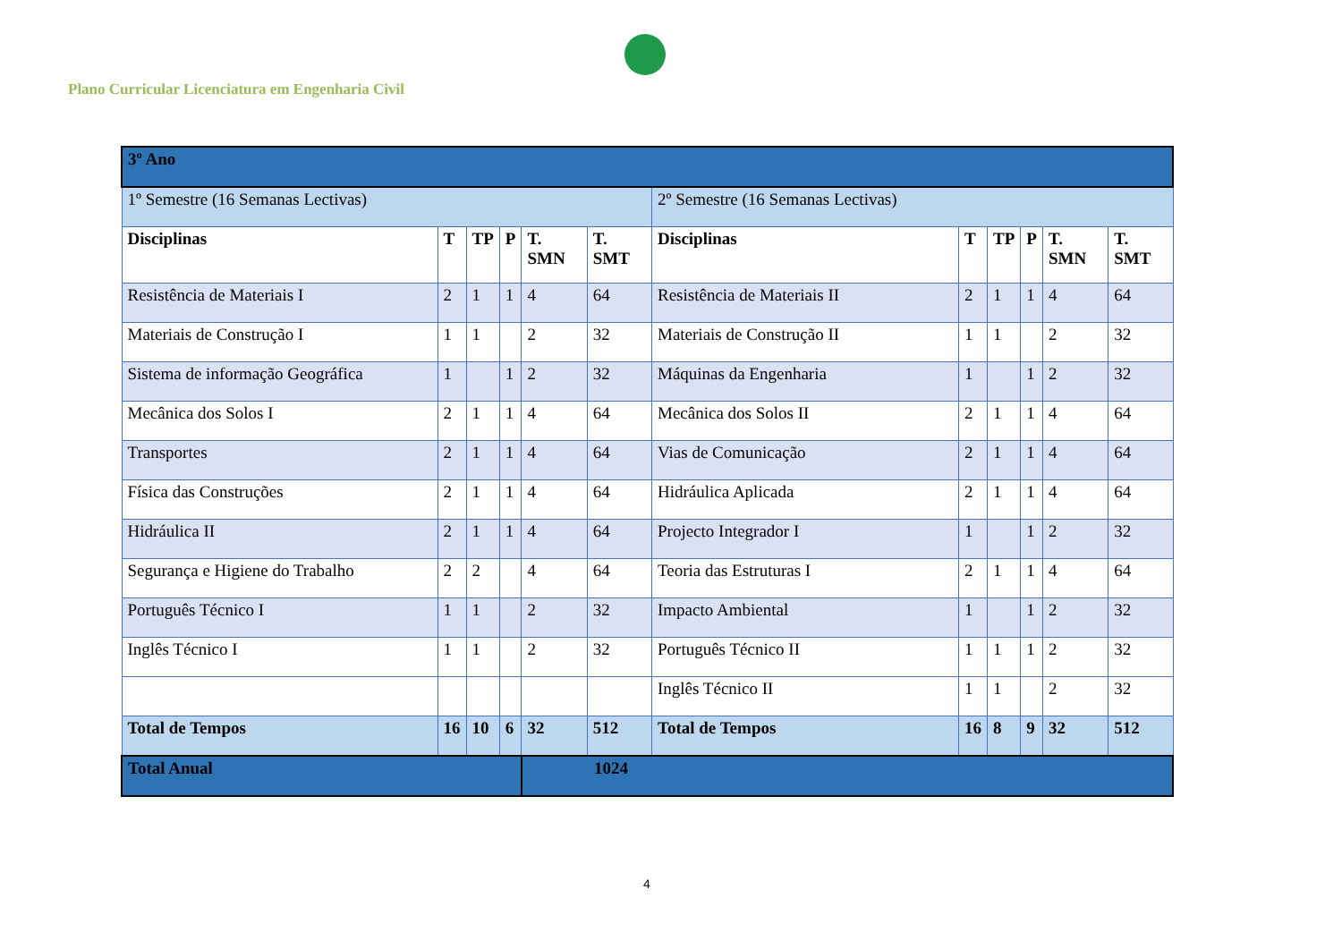Plano Curricular Licenciatura em Engenharia Civil
| 3º Ano | | | | | | | | | | | |
| 1º Semestre (16 Semanas Lectivas) | | | | | | 2º Semestre (16 Semanas Lectivas) | | | | | |
| Disciplinas | T | TP | P | T. SMN | T. SMT | Disciplinas | T | TP | P | T. SMN | T. SMT |
| Resistência de Materiais I | 2 | 1 | 1 | 4 | 64 | Resistência de Materiais II | 2 | 1 | 1 | 4 | 64 |
| Materiais de Construção I | 1 | 1 | | 2 | 32 | Materiais de Construção II | 1 | 1 | | 2 | 32 |
| Sistema de informação Geográfica | 1 | | 1 | 2 | 32 | Máquinas da Engenharia | 1 | | 1 | 2 | 32 |
| Mecânica dos Solos I | 2 | 1 | 1 | 4 | 64 | Mecânica dos Solos II | 2 | 1 | 1 | 4 | 64 |
| Transportes | 2 | 1 | 1 | 4 | 64 | Vias de Comunicação | 2 | 1 | 1 | 4 | 64 |
| Física das Construções | 2 | 1 | 1 | 4 | 64 | Hidráulica Aplicada | 2 | 1 | 1 | 4 | 64 |
| Hidráulica II | 2 | 1 | 1 | 4 | 64 | Projecto Integrador I | 1 | | 1 | 2 | 32 |
| Segurança e Higiene do Trabalho | 2 | 2 | | 4 | 64 | Teoria das Estruturas I | 2 | 1 | 1 | 4 | 64 |
| Português Técnico I | 1 | 1 | | 2 | 32 | Impacto Ambiental | 1 | | 1 | 2 | 32 |
| Inglês Técnico I | 1 | 1 | | 2 | 32 | Português Técnico II | 1 | 1 | 1 | 2 | 32 |
| | | | | | | Inglês Técnico II | 1 | 1 | | 2 | 32 |
| Total de Tempos | 16 | 10 | 6 | 32 | 512 | Total de Tempos | 16 | 8 | 9 | 32 | 512 |
| Total Anual | | | | 1024 | | | | | | | |
4